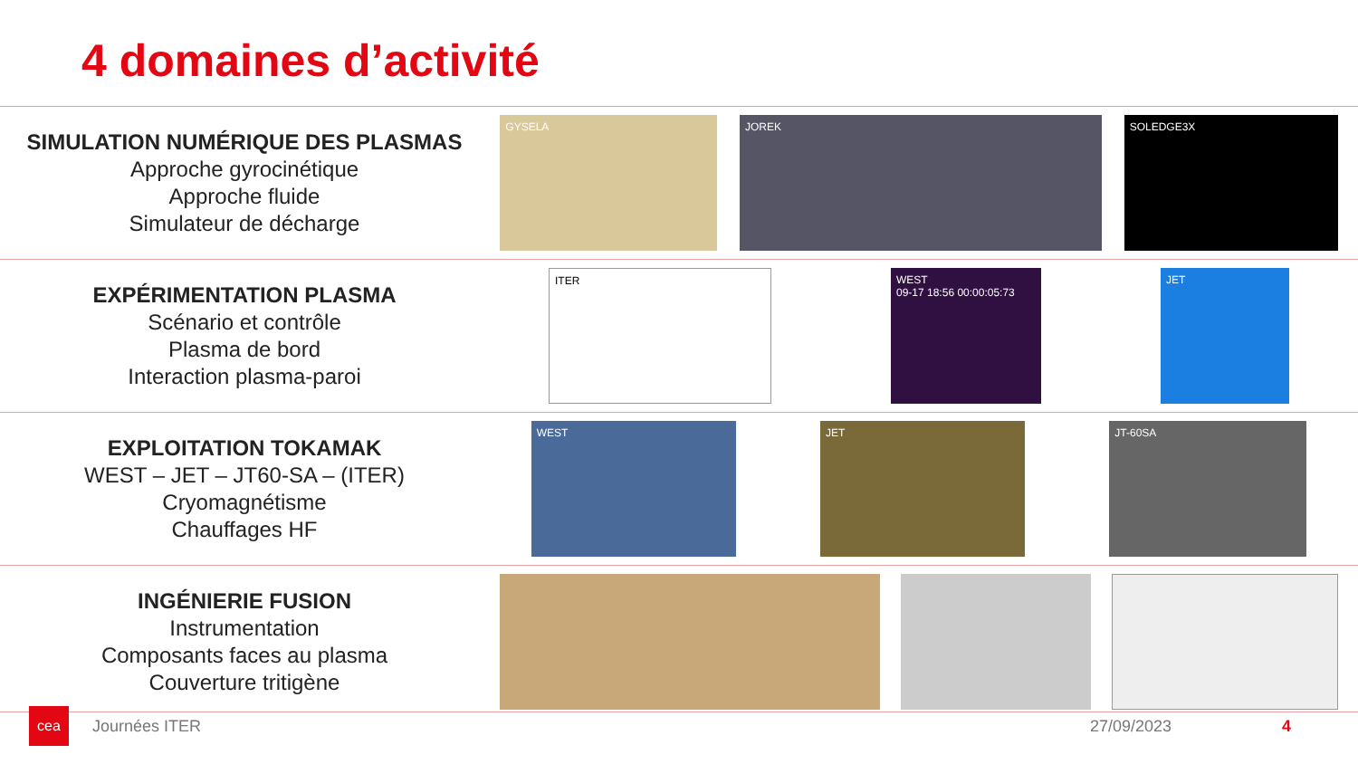4 domaines d’activité
SIMULATION NUMÉRIQUE DES PLASMAS
Approche gyrocinétique
Approche fluide
Simulateur de décharge
GYSELA JOREK SOLEDGE3X
EXPÉRIMENTATION PLASMA
Scénario et contrôle
Plasma de bord
Interaction plasma-paroi
ITER
WEST
09-17 18:56 00:00:05:73
JET
EXPLOITATION TOKAMAK
WEST – JET – JT60-SA – (ITER)
Cryomagnétisme
Chauffages HF
WEST JET JT-60SA
INGÉNIERIE FUSION
Instrumentation
Composants faces au plasma
Couverture tritigène
cea
Journées ITER 27/09/2023 4